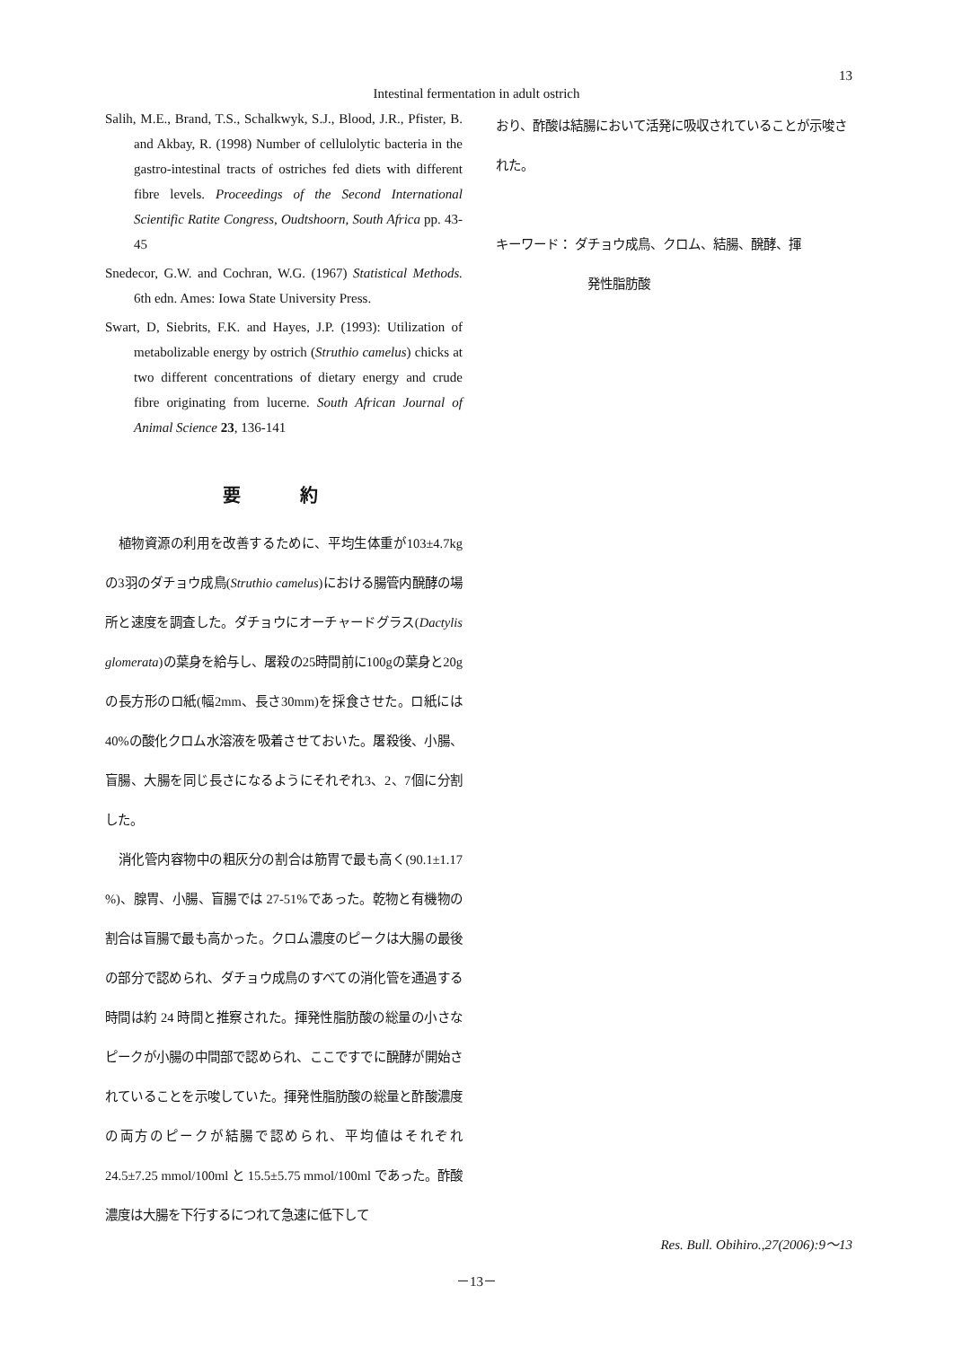13
Intestinal fermentation in adult ostrich
Salih, M.E., Brand, T.S., Schalkwyk, S.J., Blood, J.R., Pfister, B. and Akbay, R. (1998) Number of cellulolytic bacteria in the gastro-intestinal tracts of ostriches fed diets with different fibre levels. Proceedings of the Second International Scientific Ratite Congress, Oudtshoorn, South Africa pp. 43-45
Snedecor, G.W. and Cochran, W.G. (1967) Statistical Methods. 6th edn. Ames: Iowa State University Press.
Swart, D, Siebrits, F.K. and Hayes, J.P. (1993): Utilization of metabolizable energy by ostrich (Struthio camelus) chicks at two different concentrations of dietary energy and crude fibre originating from lucerne. South African Journal of Animal Science 23, 136-141
要 約
植物資源の利用を改善するために、平均生体重が103±4.7kgの3羽のダチョウ成鳥(Struthio camelus)における腸管内醗酵の場所と速度を調査した。ダチョウにオーチャードグラス(Dactylis glomerata)の葉身を給与し、屠殺の25時間前に100gの葉身と20gの長方形のロ紙(幅2mm、長さ30mm)を採食させた。ロ紙には40%の酸化クロム水溶液を吸着させておいた。屠殺後、小腸、盲腸、大腸を同じ長さになるようにそれぞれ3、2、7個に分割した。
消化管内容物中の粗灰分の割合は筋胃で最も高く(90.1±1.17 %)、腺胃、小腸、盲腸では 27-51%であった。乾物と有機物の割合は盲腸で最も高かった。クロム濃度のピークは大腸の最後の部分で認められ、ダチョウ成鳥のすべての消化管を通過する時間は約 24 時間と推察された。揮発性脂肪酸の総量の小さなピークが小腸の中間部で認められ、ここですでに醗酵が開始されていることを示唆していた。揮発性脂肪酸の総量と酢酸濃度の両方のピークが結腸で認められ、平均値はそれぞれ 24.5±7.25 mmol/100ml と 15.5±5.75 mmol/100ml であった。酢酸濃度は大腸を下行するにつれて急速に低下して
おり、酢酸は結腸において活発に吸収されていることが示唆された。
キーワード： ダチョウ成鳥、クロム、結腸、醗酵、揮
発性脂肪酸
Res. Bull. Obihiro.,27(2006):9～13
－13－